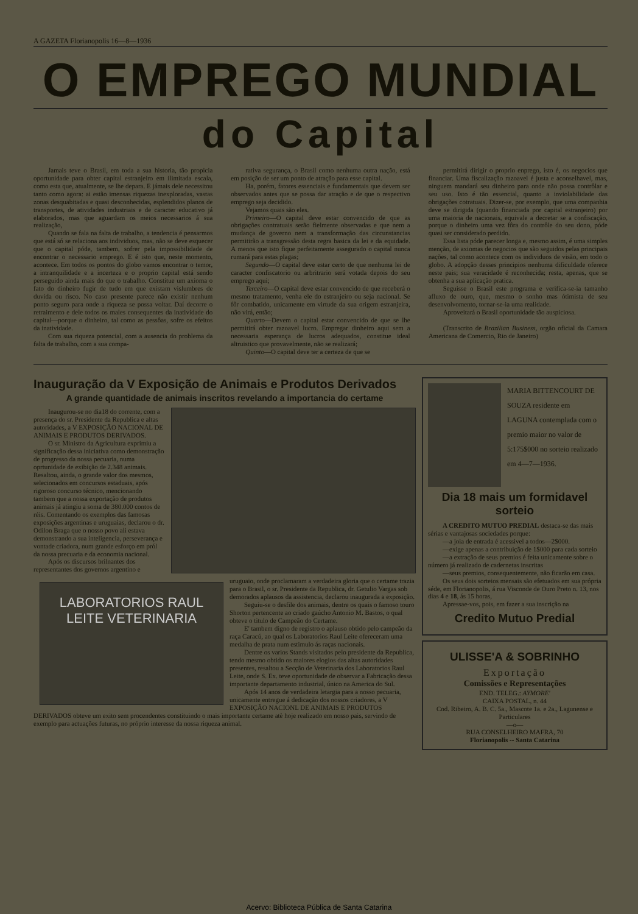A GAZETA Florianopolis 16—8—1936
O EMPREGO MUNDIAL
do Capital
Jamais teve o Brasil, em toda a sua historia, tão propicia oportunidade para obter capital estranjeiro em ilimitada escala, como esta que, atualmente, se lhe depara. E jámais dele necessitou tanto como agora: ai estão imensas riquezas inexploradas, vastas zonas desquabitadas e quasi desconhecidas, esplendidos planos de transportes, de atividades industriais e de caracter educativo já elaborados, mas que aguardam os meios necessarios á sua realização,
Quando se fala na falta de trabalho, a tendencia é pensarmos que está só se relaciona aos individuos, mas, não se deve esquecer que o capital póde, tambem, sofrer pela impossibilidade de encontrar o necessario emprego. E é isto que, neste momento, acontece. Em todos os pontos do globo vamos encontrar o temor, a intranquilidade e a incerteza e o proprio capital está sendo perseguido ainda mais do que o trabalho. Constitue um axioma o fato do dinheiro fugir de tudo em que existam vislumbres de duvida ou risco. No caso presente parece não existir nenhum ponto seguro para onde a riqueza se possa voltar. Daí decorre o retraimento e dele todos os males consequentes da inatividade do capital—porque o dinheiro, tal como as pessôas, sofre os efeitos da inatividade.
Com sua riqueza potencial, com a ausencia do problema da falta de trabalho, com a sua compa-
rativa segurança, o Brasil como nenhuma outra nação, está em posição de ser um ponto de atração para esse capital.
Ha, porém, fatores essenciais e fundamentais que devem ser observados antes que se possa dar atração e de que o respectivo emprego seja decidido.
Vejamos quais são eles.
Primeiro—O capital deve estar convencido de que as obrigações contratuais serão fielmente observadas e que nem a mudança de governo nem a transformação das circunstancias permitirão a transgressão desta regra basica da lei e da equidade. A menos que isto fique perfeitamente assegurado o capital nunca rumará para estas plagas;
Segundo—O capital deve estar certo de que nenhuma lei de caracter confiscatorio ou arbritrario será votada depois do seu emprego aqui;
Terceiro—O capital deve estar convencido de que receberá o mesmo tratamento, venha ele do estranjeiro ou seja nacional. Se fôr combatido, unicamente em virtude da sua origem estranjeira, não virá, então;
Quarto—Devem o capital estar convencido de que se lhe permitirá obter razoavel lucro. Empregar dinheiro aqui sem a necessaria esperança de lucros adequados, constitue ideal altruistico que provavelmente, não se realizará;
Quinto—O capital deve ter a certeza de que se
permitirá dirigir o proprio enprego, isto é, os negocios que financiar. Uma fiscalização razoavel é justa e aconselhavel, mas, ninguem mandará seu dinheiro para onde não possa contrôlar e seu uso. Isto é tão essencial, quanto a inviolabilidade das obrigações cotratuais. Dizer-se, por exemplo, que uma companhia deve se dirigida (quando financiada por capital estranjeiro) por uma maioria de nacionais, equivale a decretar se a confiscação, porque o dinheiro uma vez fôra do contrôle do seu dono, póde quasi ser considerado perdido.
Essa lista póde parecer longa e, mesmo assim, é uma simples menção, de axiomas de negocios que são seguidos pelas principais nações, tal como acontece com os individuos de visão, em todo o globo. A adopção desses principios nenhuma dificuldade oferece neste pais; sua veracidade é reconhecida; resta, apenas, que se obtenha a sua aplicação pratica.
Seguisse o Brasil este programa e verifica-se-ia tamanho afluxo de ouro, que, mesmo o sonho mas ótimista de seu desenvolvomento, tornar-se-ia uma realidade.
Aproveitará o Brasil oportunidade tão auspiciosa.
(Transcrito de Brazilian Business, orgão oficial da Camara Americana de Comercio, Rio de Janeiro)
Inauguração da V Exposição de Animais e Produtos Derivados
A grande quantidade de animais inscritos revelando a importancia do certame
Inaugurou-se no dia18 do corrente, com a presença do sr. Presidente da Republica e altas autoridades, a V EXPOSIÇÃO NACIONAL DE ANIMAIS E PRODUTOS DERIVADOS.
O sr. Ministro da Agricultura exprimiu a significação dessa iniciativa como demonstração de progresso da nossa pecuaria, numa oprtunidade de exibição de 2.348 animais. Resaltou, ainda, o grande valor dos mesmos, selecionados em concursos estaduais, após rigoroso concurso técnico, mencionando tambem que a nossa exportação de produtos animais já atingiu a soma de 380.000 contos de réis. Comentando os exemplos das famosas exposições argentinas e uruguaias, declarou o dr. Odilon Braga que o nosso povo ali estava demonstrando a sua inteligencia, perseverança e vontade criadora, num grande esforço em pról da nossa precuaria e da economia nacional.
LABORATORIOS RAUL LEITE VETERINARIA
Após os discursos brilnantes dos representantes dos governos argentino e uruguaio, onde proclamaram a verdadeira gloria que o certame trazia para o Brasil, o sr. Presidente da Republica, dr. Getulio Vargas sob demorados aplausos da assistencia, declarou inaugurada a exposição.
Seguiu-se o desfile dos animais, dentre os quais o famoso touro Shorton pertencente ao criado gaúcho Antonio M. Bastos, o qual obteve o titulo de Campeão do Certame.
E' tambem digno de registro o aplauso obtido pelo campeão da raça Caracú, ao qual os Laboratorios Raul Leite ofereceram uma medalha de prata num estimulo ás raças nacionais.
Dentre os varios Stands visitados pelo presidente da Republica, tendo mesmo obtido os maiores elogios das altas autoridades presentes, resaltou a Secção de Veterinaria dos Laboratorios Raul Leite, onde S. Ex. teve oportunidade de observar a Fabricação dessa importante departamento industrial, único na America do Sul.
Após 14 anos de verdadeira letargia para a nosso pecuaria, unicamente entregue á dedicação dos nossos criadores, a V EXPOSIÇÃO NACIONL DE ANIMAIS E PRODUTOS DERIVADOS obteve um exito sem procendentes constituindo o mais importante certame atè hoje realizado em nosso pais, servindo de exemplo para actuações futuras, no próprio interesse da nossa riqueza animal.
MARIA BITTENCOURT DE SOUZA residente em LAGUNA contemplada com o premio maior no valor de 5:175$000 no sorteio realizado em 4—7—1936.
Dia 18 mais um formidavel sorteio
A CREDITO MUTUO PREDIAL destaca-se das mais sérias e vantajosas sociedades porque:
—a joia de entrada é acessivel a todos—2$000.
—exige apenas a contribuição de 1$000 para cada sorteio
—a extração de seus premios é feita unicamente sobre o número já realizado de cadernetas inscritas
—seus premios, consequentemente, não ficarão em casa.
Os seus dois sorteios mensais são efetuados em sua própria séde, em Florianopolis, á rua Visconde de Ouro Preto n. 13, nos dias 4 e 18, ás 15 horas,
Apressae-vos, pois, em fazer a sua inscrição na
Credito Mutuo Predial
ULISSE'A & SOBRINHO
Exportação
Comissões e Representações
END. TELEG.: AYMORE'
CAIXA POSTAL, n. 44
Cod. Ribeiro, A. B. C. 5a., Mascote 1a. e 2a., Lagunense e Particulares
—o—
RUA CONSELHEIRO MAFRA, 70
Florianopolis -- Santa Catarina
Acervo: Biblioteca Pública de Santa Catarina